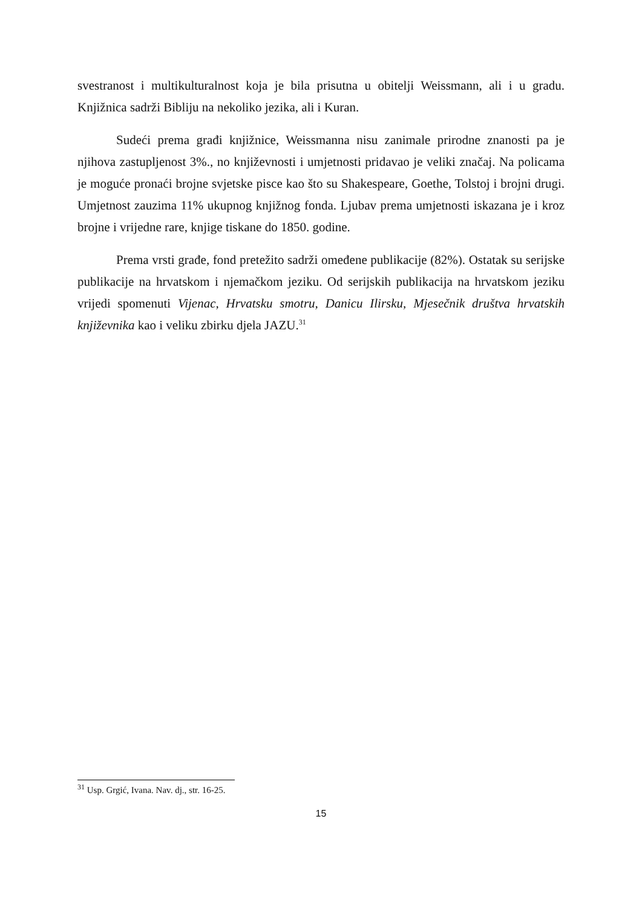svestranost i multikulturalnost koja je bila prisutna u obitelji Weissmann, ali i u gradu. Knjižnica sadrži Bibliju na nekoliko jezika, ali i Kuran.
Sudeći prema građi knjižnice, Weissmanna nisu zanimale prirodne znanosti pa je njihova zastupljenost 3%., no književnosti i umjetnosti pridavao je veliki značaj. Na policama je moguće pronaći brojne svjetske pisce kao što su Shakespeare, Goethe, Tolstoj i brojni drugi. Umjetnost zauzima 11% ukupnog knjižnog fonda. Ljubav prema umjetnosti iskazana je i kroz brojne i vrijedne rare, knjige tiskane do 1850. godine.
Prema vrsti građe, fond pretežito sadrži omeđene publikacije (82%). Ostatak su serijske publikacije na hrvatskom i njemačkom jeziku. Od serijskih publikacija na hrvatskom jeziku vrijedi spomenuti Vijenac, Hrvatsku smotru, Danicu Ilirsku, Mjesečnik društva hrvatskih književnika kao i veliku zbirku djela JAZU.<sup>31</sup>
<sup>31</sup> Usp. Grgić, Ivana. Nav. dj., str. 16-25.
15